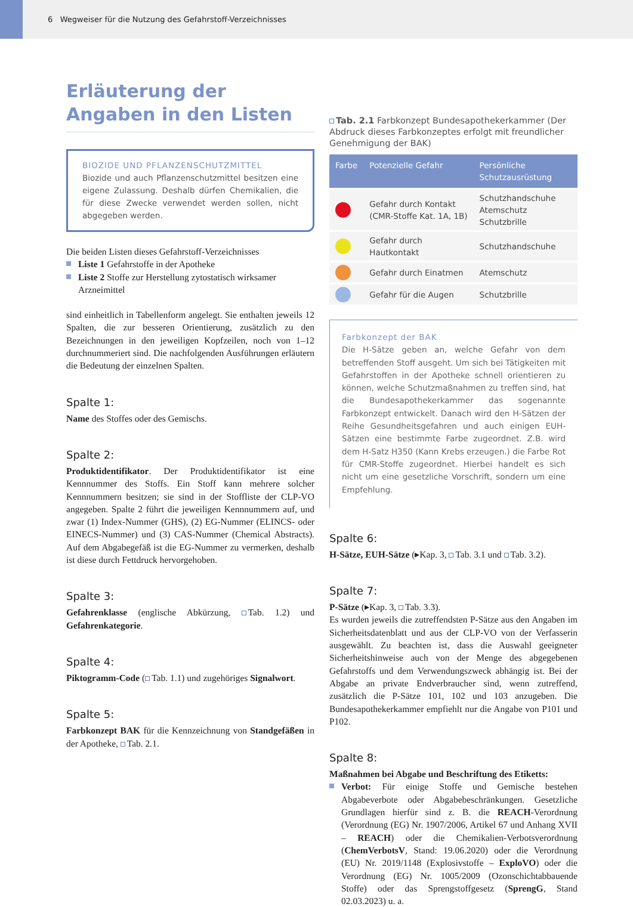6 Wegweiser für die Nutzung des Gefahrstoff-Verzeichnisses
Erläuterung der Angaben in den Listen
BIOZIDE UND PFLANZENSCHUTZMITTEL
Biozide und auch Pflanzenschutzmittel besitzen eine eigene Zulassung. Deshalb dürfen Chemikalien, die für diese Zwecke verwendet werden sollen, nicht abgegeben werden.
Die beiden Listen dieses Gefahrstoff-Verzeichnisses
Liste 1 Gefahrstoffe in der Apotheke
Liste 2 Stoffe zur Herstellung zytostatisch wirksamer Arzneimittel
sind einheitlich in Tabellenform angelegt. Sie enthalten jeweils 12 Spalten, die zur besseren Orientierung, zusätzlich zu den Bezeichnungen in den jeweiligen Kopfzeilen, noch von 1–12 durchnummeriert sind. Die nachfolgenden Ausführungen erläutern die Bedeutung der einzelnen Spalten.
Spalte 1:
Name des Stoffes oder des Gemischs.
Spalte 2:
Produktidentifikator. Der Produktidentifikator ist eine Kennnummer des Stoffs. Ein Stoff kann mehrere solcher Kennnummern besitzen; sie sind in der Stoffliste der CLP-VO angegeben. Spalte 2 führt die jeweiligen Kennnummern auf, und zwar (1) Index-Nummer (GHS), (2) EG-Nummer (ELINCS- oder EINECS-Nummer) und (3) CAS-Nummer (Chemical Abstracts). Auf dem Abgabegefäß ist die EG-Nummer zu vermerken, deshalb ist diese durch Fettdruck hervorgehoben.
Spalte 3:
Gefahrenklasse (englische Abkürzung, Tab. 1.2) und Gefahrenkategorie.
Spalte 4:
Piktogramm-Code ( Tab. 1.1) und zugehöriges Signalwort.
Spalte 5:
Farbkonzept BAK für die Kennzeichnung von Standgefäßen in der Apotheke, Tab. 2.1.
Tab. 2.1 Farbkonzept Bundesapothekerkammer (Der Abdruck dieses Farbkonzeptes erfolgt mit freundlicher Genehmigung der BAK)
| Farbe | Potenzielle Gefahr | Persönliche Schutzausrüstung |
| --- | --- | --- |
| | Gefahr durch Kontakt (CMR-Stoffe Kat. 1A, 1B) | Schutzhandschuhe Atemschutz Schutzbrille |
| | Gefahr durch Hautkontakt | Schutzhandschuhe |
| | Gefahr durch Einatmen | Atemschutz |
| | Gefahr für die Augen | Schutzbrille |
Farbkonzept der BAK
Die H-Sätze geben an, welche Gefahr von dem betreffenden Stoff ausgeht. Um sich bei Tätigkeiten mit Gefahrstoffen in der Apotheke schnell orientieren zu können, welche Schutzmaßnahmen zu treffen sind, hat die Bundesapothekerkammer das sogenannte Farbkonzept entwickelt. Danach wird den H-Sätzen der Reihe Gesundheitsgefahren und auch einigen EUH-Sätzen eine bestimmte Farbe zugeordnet. Z.B. wird dem H-Satz H350 (Kann Krebs erzeugen.) die Farbe Rot für CMR-Stoffe zugeordnet. Hierbei handelt es sich nicht um eine gesetzliche Vorschrift, sondern um eine Empfehlung.
Spalte 6:
H-Sätze, EUH-Sätze (▸Kap. 3, Tab. 3.1 und Tab. 3.2).
Spalte 7:
P-Sätze (▸Kap. 3, Tab. 3.3).
Es wurden jeweils die zutreffendsten P-Sätze aus den Angaben im Sicherheitsdatenblatt und aus der CLP-VO von der Verfasserin ausgewählt. Zu beachten ist, dass die Auswahl geeigneter Sicherheitshinweise auch von der Menge des abgegebenen Gefahrstoffs und dem Verwendungszweck abhängig ist. Bei der Abgabe an private Endverbraucher sind, wenn zutreffend, zusätzlich die P-Sätze 101, 102 und 103 anzugeben. Die Bundesapothekerkammer empfiehlt nur die Angabe von P101 und P102.
Spalte 8:
Maßnahmen bei Abgabe und Beschriftung des Etiketts:
Verbot: Für einige Stoffe und Gemische bestehen Abgabeverbote oder Abgabebeschränkungen. Gesetzliche Grundlagen hierfür sind z. B. die REACH-Verordnung (Verordnung (EG) Nr. 1907/2006, Artikel 67 und Anhang XVII – REACH) oder die Chemikalien-Verbotsverordnung (ChemVerbotsV, Stand: 19.06.2020) oder die Verordnung (EU) Nr. 2019/1148 (Explosivstoffe – ExploVO) oder die Verordnung (EG) Nr. 1005/2009 (Ozonschichtabbauende Stoffe) oder das Sprengstoffgesetz (SprengG, Stand 02.03.2023) u. a.